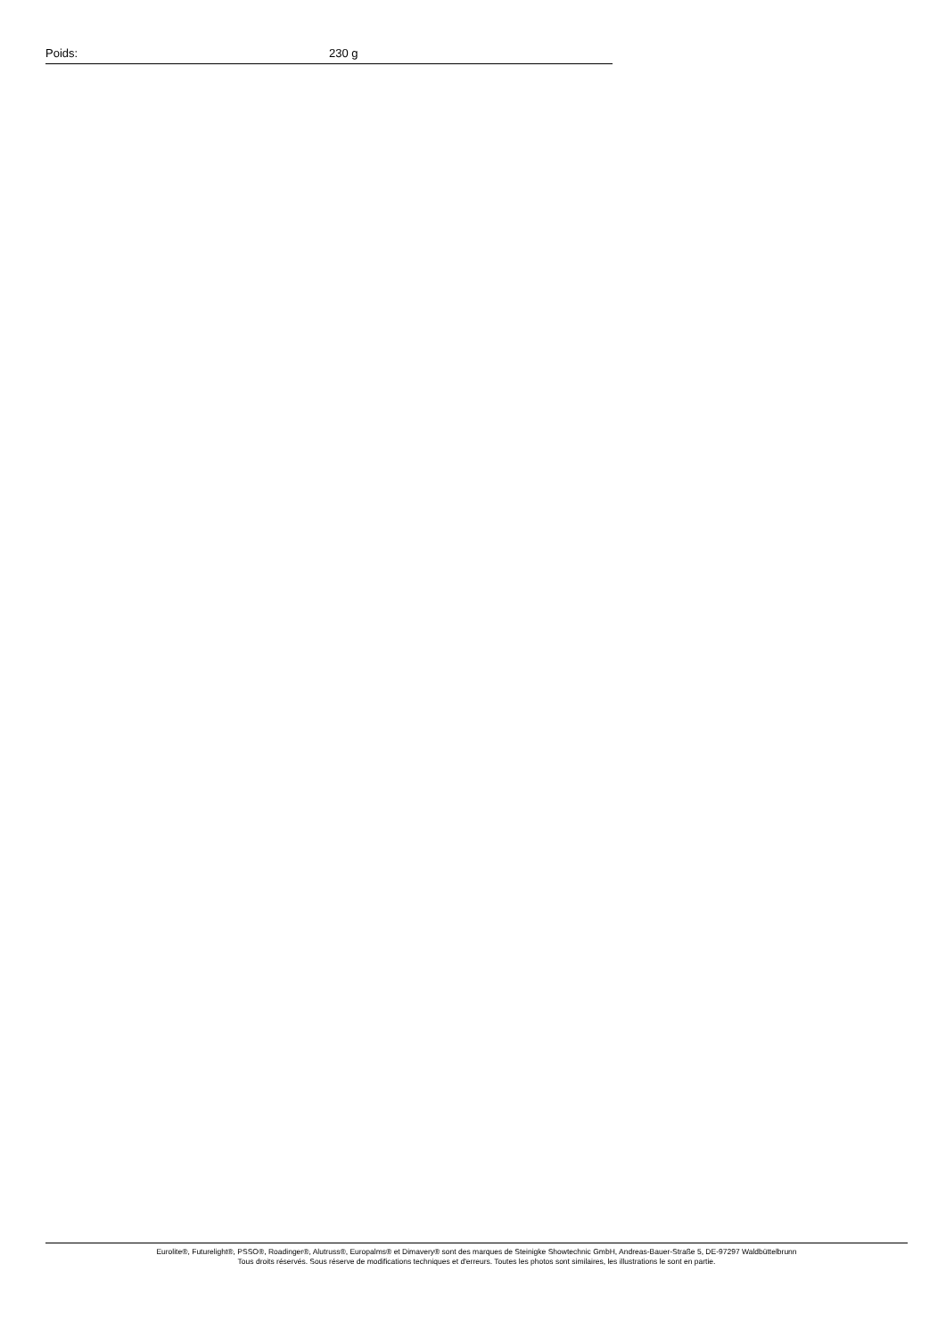| Poids: | 230 g |
Eurolite®, Futurelight®, PSSO®, Roadinger®, Alutruss®, Europalms® et Dimavery® sont des marques de Steinigke Showtechnic GmbH, Andreas-Bauer-Straße 5, DE-97297 Waldbüttelbrunn
Tous droits réservés. Sous réserve de modifications techniques et d'erreurs. Toutes les photos sont similaires, les illustrations le sont en partie.